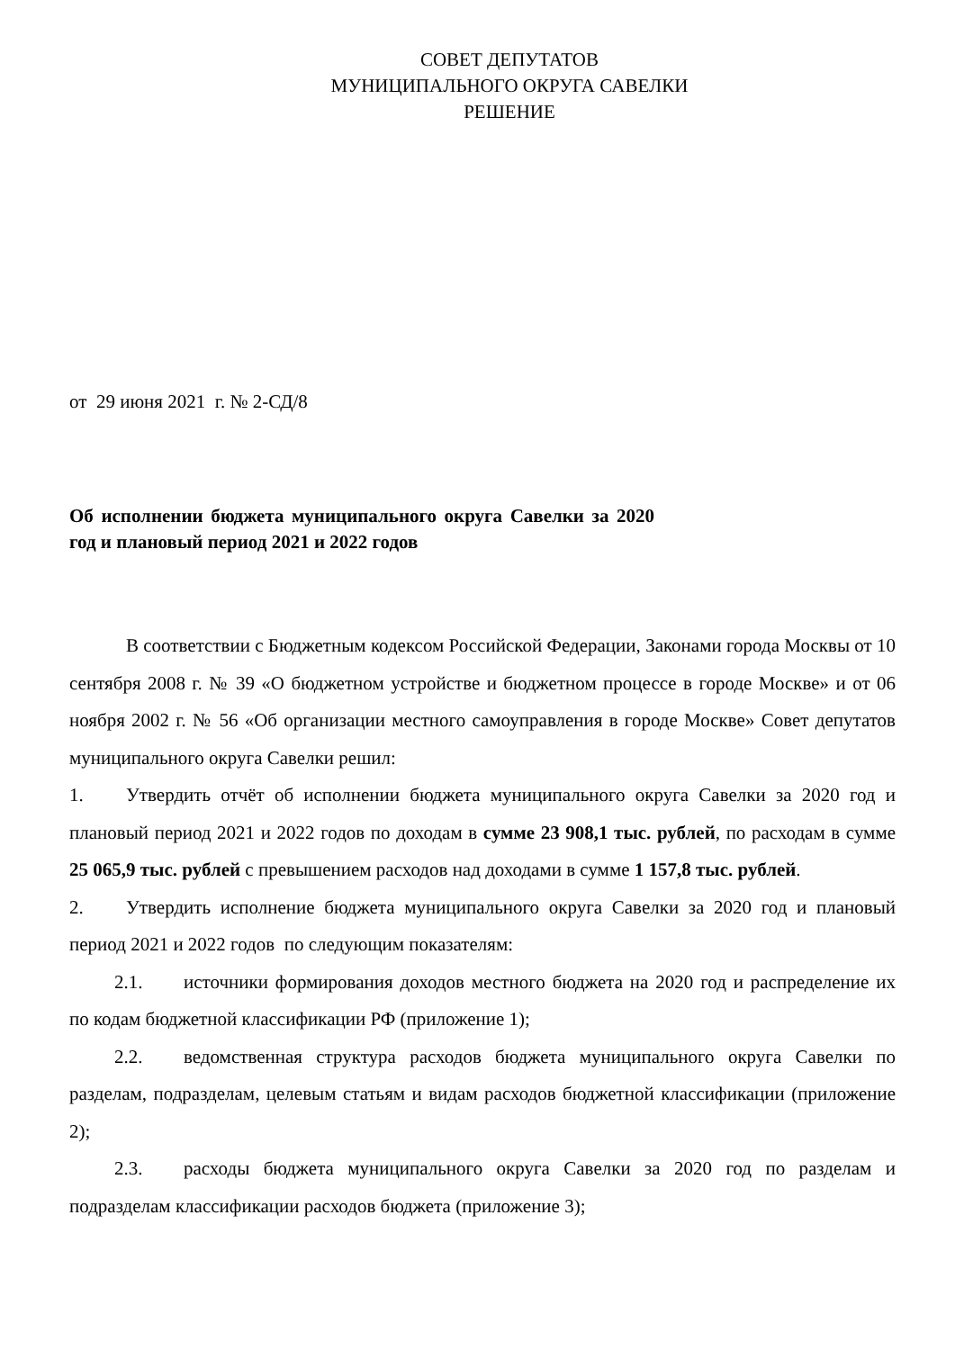СОВЕТ ДЕПУТАТОВ
МУНИЦИПАЛЬНОГО ОКРУГА САВЕЛКИ
РЕШЕНИЕ
от 29 июня 2021 г. № 2-СД/8
Об исполнении бюджета муниципального округа Савелки за 2020 год и плановый период 2021 и 2022 годов
В соответствии с Бюджетным кодексом Российской Федерации, Законами города Москвы от 10 сентября 2008 г. № 39 «О бюджетном устройстве и бюджетном процессе в городе Москве» и от 06 ноября 2002 г. № 56 «Об организации местного самоуправления в городе Москве» Совет депутатов муниципального округа Савелки решил:
1. Утвердить отчёт об исполнении бюджета муниципального округа Савелки за 2020 год и плановый период 2021 и 2022 годов по доходам в сумме 23 908,1 тыс. рублей, по расходам в сумме 25 065,9 тыс. рублей с превышением расходов над доходами в сумме 1 157,8 тыс. рублей.
2. Утвердить исполнение бюджета муниципального округа Савелки за 2020 год и плановый период 2021 и 2022 годов по следующим показателям:
2.1. источники формирования доходов местного бюджета на 2020 год и распределение их по кодам бюджетной классификации РФ (приложение 1);
2.2. ведомственная структура расходов бюджета муниципального округа Савелки по разделам, подразделам, целевым статьям и видам расходов бюджетной классификации (приложение 2);
2.3. расходы бюджета муниципального округа Савелки за 2020 год по разделам и подразделам классификации расходов бюджета (приложение 3);